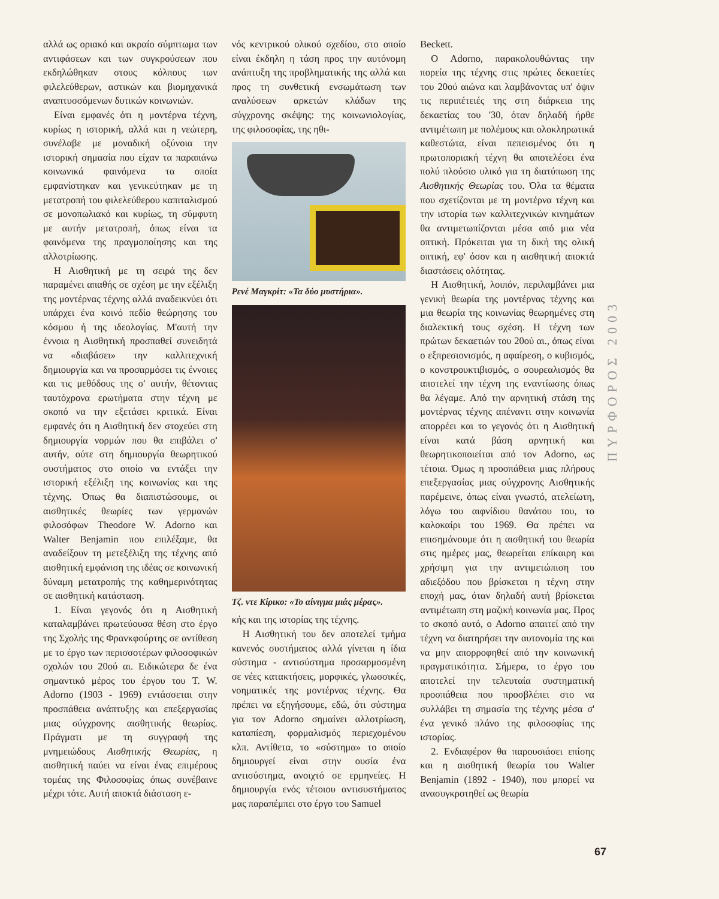αλλά ως οριακό και ακραίο σύμπτωμα των αντιφάσεων και των συγκρούσεων που εκδηλώθηκαν στους κόλπους των φιλελεύθερων, αστικών και βιομηχανικά αναπτυσσόμενων δυτικών κοινωνιών.
Είναι εμφανές ότι η μοντέρνα τέχνη, κυρίως η ιστορική, αλλά και η νεώτερη, συνέλαβε με μοναδική οξύνοια την ιστορική σημασία που είχαν τα παραπάνω κοινωνικά φαινόμενα τα οποία εμφανίστηκαν και γενικεύτηκαν με τη μετατροπή του φιλελεύθερου καπιταλισμού σε μονοπωλιακό και κυρίως, τη σύμφυτη με αυτήν μετατροπή, όπως είναι τα φαινόμενα της πραγμοποίησης και της αλλοτρίωσης.
Η Αισθητική με τη σειρά της δεν παραμένει απαθής σε σχέση με την εξέλιξη της μοντέρνας τέχνης αλλά αναδεικνύει ότι υπάρχει ένα κοινό πεδίο θεώρησης του κόσμου ή της ιδεολογίας. Μ'αυτή την έννοια η Αισθητική προσπαθεί συνειδητά να «διαβάσει» την καλλιτεχνική δημιουργία και να προσαρμόσει τις έννοιες και τις μεθόδους της σ' αυτήν, θέτοντας ταυτόχρονα ερωτήματα στην τέχνη με σκοπό να την εξετάσει κριτικά. Είναι εμφανές ότι η Αισθητική δεν στοχεύει στη δημιουργία νορμών που θα επιβάλει σ' αυτήν, ούτε στη δημιουργία θεωρητικού συστήματος στο οποίο να εντάξει την ιστορική εξέλιξη της κοινωνίας και της τέχνης. Όπως θα διαπιστώσουμε, οι αισθητικές θεωρίες των γερμανών φιλοσόφων Theodore W. Adorno και Walter Benjamin που επιλέξαμε, θα αναδείξουν τη μετεξέλιξη της τέχνης από αισθητική εμφάνιση της ιδέας σε κοινωνική δύναμη μετατροπής της καθημερινότητας σε αισθητική κατάσταση.
1. Είναι γεγονός ότι η Αισθητική καταλαμβάνει πρωτεύουσα θέση στο έργο της Σχολής της Φρανκφούρτης σε αντίθεση με το έργο των περισσοτέρων φιλοσοφικών σχολών του 20ού αι. Ειδικώτερα δε ένα σημαντικό μέρος του έργου του T. W. Adorno (1903 - 1969) εντάσσεται στην προσπάθεια ανάπτυξης και επεξεργασίας μιας σύγχρονης αισθητικής θεωρίας. Πράγματι με τη συγγραφή της μνημειώδους Αισθητικής Θεωρίας, η αισθητική παύει να είναι ένας επιμέρους τομέας της Φιλοσοφίας όπως συνέβαινε μέχρι τότε. Αυτή αποκτά διάσταση ε-
νός κεντρικού ολικού σχεδίου, στο οποίο είναι έκδηλη η τάση προς την αυτόνομη ανάπτυξη της προβληματικής της αλλά και προς τη συνθετική ενσωμάτωση των αναλύσεων αρκετών κλάδων της σύγχρονης σκέψης: της κοινωνιολογίας, της φιλοσοφίας, της ηθι-
Ρενέ Μαγκρίτ: «Τα δύο μυστήρια».
Τζ. ντε Κίρικο: «Το αίνιγμα μιάς μέρας».
κής και της ιστορίας της τέχνης.
Η Αισθητική του δεν αποτελεί τμήμα κανενός συστήματος αλλά γίνεται η ίδια σύστημα - αντισύστημα προσαρμοσμένη σε νέες κατακτήσεις, μορφικές, γλωσσικές, νοηματικές της μοντέρνας τέχνης. Θα πρέπει να εξηγήσουμε, εδώ, ότι σύστημα για τον Adorno σημαίνει αλλοτρίωση, καταπίεση, φορμαλισμός περιεχομένου κλπ. Αντίθετα, το «σύστημα» το οποίο δημιουργεί είναι στην ουσία ένα αντισύστημα, ανοιχτό σε ερμηνείες. Η δημιουργία ενός τέτοιου αντισυστήματος μας παραπέμπει στο έργο του Samuel
Beckett.
Ο Adorno, παρακολουθώντας την πορεία της τέχνης στις πρώτες δεκαετίες του 20ού αιώνα και λαμβάνοντας υπ' όψιν τις περιπέτειές της στη διάρκεια της δεκαετίας του '30, όταν δηλαδή ήρθε αντιμέτωπη με πολέμους και ολοκληρωτικά καθεστώτα, είναι πεπεισμένος ότι η πρωτοποριακή τέχνη θα αποτελέσει ένα πολύ πλούσιο υλικό για τη διατύπωση της Αισθητικής Θεωρίας του. Όλα τα θέματα που σχετίζονται με τη μοντέρνα τέχνη και την ιστορία των καλλιτεχνικών κινημάτων θα αντιμετωπίζονται μέσα από μια νέα οπτική. Πρόκειται για τη δική της ολική οπτική, εφ' όσον και η αισθητική αποκτά διαστάσεις ολότητας.
Η Αισθητική, λοιπόν, περιλαμβάνει μια γενική θεωρία της μοντέρνας τέχνης και μια θεωρία της κοινωνίας θεωρημένες στη διαλεκτική τους σχέση. Η τέχνη των πρώτων δεκαετιών του 20ού αι., όπως είναι ο εξπρεσιονισμός, η αφαίρεση, ο κυβισμός, ο κονστρουκτιβισμός, ο σουρεαλισμός θα αποτελεί την τέχνη της εναντίωσης όπως θα λέγαμε. Από την αρνητική στάση της μοντέρνας τέχνης απέναντι στην κοινωνία απορρέει και το γεγονός ότι η Αισθητική είναι κατά βάση αρνητική και θεωρητικοποιείται από τον Adorno, ως τέτοια. Όμως η προσπάθεια μιας πλήρους επεξεργασίας μιας σύγχρονης Αισθητικής παρέμεινε, όπως είναι γνωστό, ατελείωτη, λόγω του αιφνίδιου θανάτου του, το καλοκαίρι του 1969. Θα πρέπει να επισημάνουμε ότι η αισθητική του θεωρία στις ημέρες μας, θεωρείται επίκαιρη και χρήσιμη για την αντιμετώπιση του αδιεξόδου που βρίσκεται η τέχνη στην εποχή μας, όταν δηλαδή αυτή βρίσκεται αντιμέτωπη στη μαζική κοινωνία μας. Προς το σκοπό αυτό, ο Adorno απαιτεί από την τέχνη να διατηρήσει την αυτονομία της και να μην απορροφηθεί από την κοινωνική πραγματικότητα. Σήμερα, το έργο του αποτελεί την τελευταία συστηματική προσπάθεια που προσβλέπει στο να συλλάβει τη σημασία της τέχνης μέσα σ' ένα γενικό πλάνο της φιλοσοφίας της ιστορίας.
2. Ενδιαφέρον θα παρουσιάσει επίσης και η αισθητική θεωρία του Walter Benjamin (1892 - 1940), που μπορεί να ανασυγκροτηθεί ως θεωρία
ΠΥΡΦΟΡΟΣ 2003
67